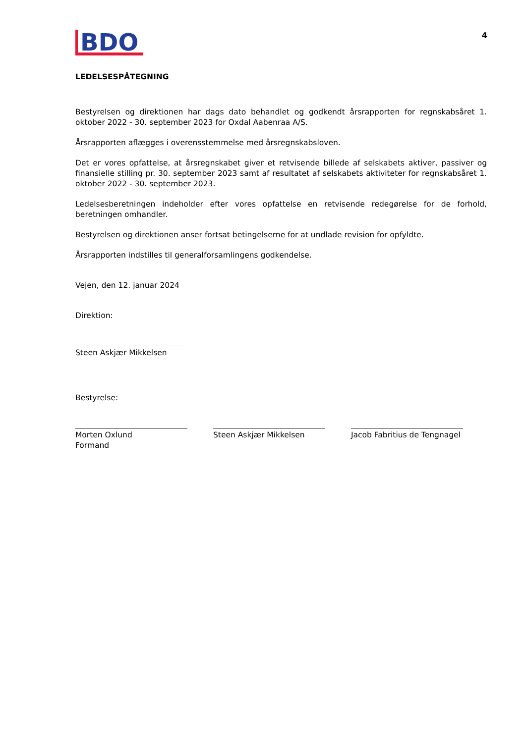BDO
4
LEDELSESPÅTEGNING
Bestyrelsen og direktionen har dags dato behandlet og godkendt årsrapporten for regnskabsåret 1. oktober 2022 - 30. september 2023 for Oxdal Aabenraa A/S.
Årsrapporten aflægges i overensstemmelse med årsregnskabsloven.
Det er vores opfattelse, at årsregnskabet giver et retvisende billede af selskabets aktiver, passiver og finansielle stilling pr. 30. september 2023 samt af resultatet af selskabets aktiviteter for regnskabsåret 1. oktober 2022 - 30. september 2023.
Ledelsesberetningen indeholder efter vores opfattelse en retvisende redegørelse for de forhold, beretningen omhandler.
Bestyrelsen og direktionen anser fortsat betingelserne for at undlade revision for opfyldte.
Årsrapporten indstilles til generalforsamlingens godkendelse.
Vejen, den 12. januar 2024
Direktion:
Steen Askjær Mikkelsen
Bestyrelse:
Morten Oxlund
Formand
Steen Askjær Mikkelsen Jacob Fabritius de Tengnagel